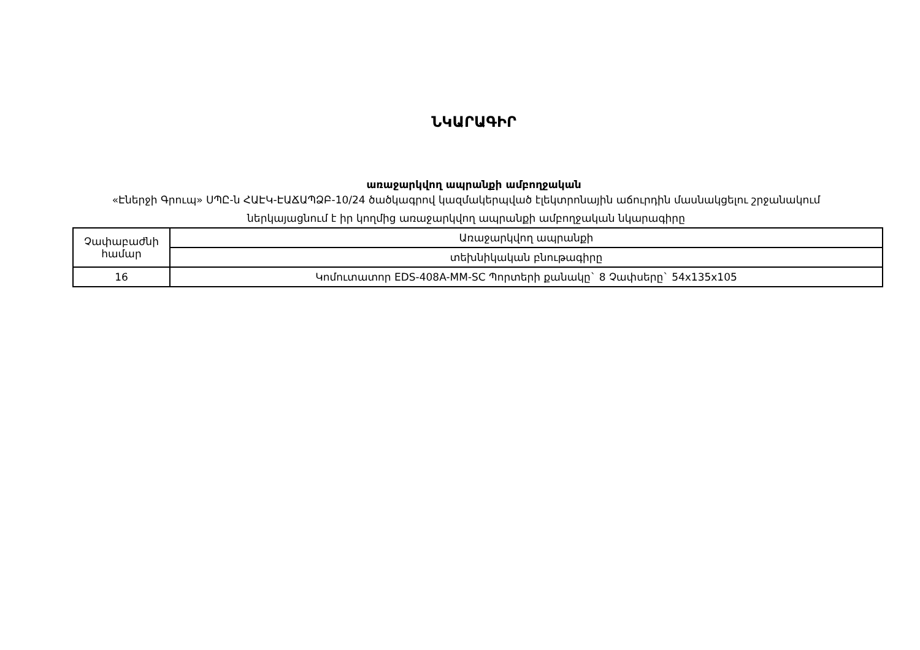ՆԿԱՐԱԳԻՐ
առաջարկվող ապրանքի ամբողջական
«Էներջի Գրուպ» ՍՊԸ-ն ՀԱԷԿ-ԷԱՃԱՊՁԲ-10/24 ծածկագրով կազմակերպված էլեկտրոնային աճուրդին մասնակցելու շրջանակում ներկայացնում է իր կողմից առաջարկվող ապրանքի ամբողջական նկարագիրը
| Չափաբաժնի համար | Առաջարկվող ապրանքի |
| | տեխնիկական բնութագիրը |
| 16 | Կոմուտատոր EDS-408A-MM-SC Պորտերի քանակը` 8 Չափսերը` 54x135x105 |